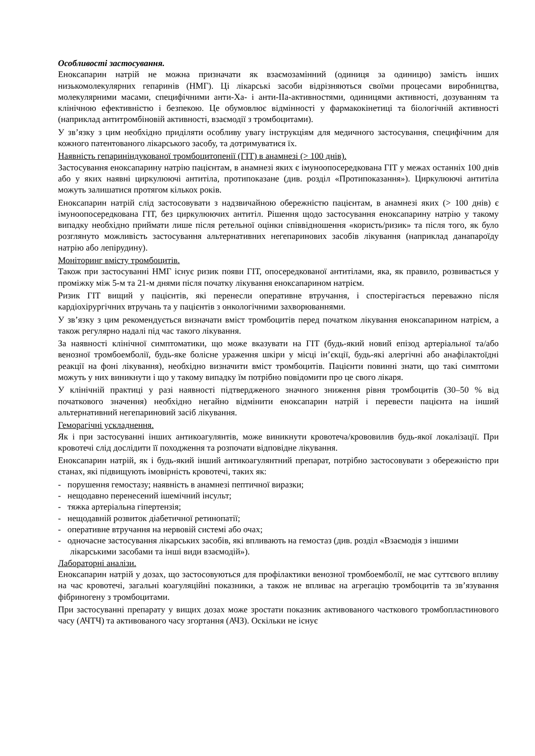Особливості застосування.
Еноксапарин натрій не можна призначати як взаємозамінний (одиниця за одиницю) замість інших низькомолекулярних гепаринів (НМГ). Ці лікарські засоби відрізняються своїми процесами виробництва, молекулярними масами, специфічними анти-Ха- і анти-IIa-активностями, одиницями активності, дозуванням та клінічною ефективністю і безпекою. Це обумовлює відмінності у фармакокінетиці та біологічній активності (наприклад антитромбіновій активності, взаємодії з тромбоцитами).
У зв’язку з цим необхідно приділяти особливу увагу інструкціям для медичного застосування, специфічним для кожного патентованого лікарського засобу, та дотримуватися їх.
Наявність гепариніндукованої тромбоцитопенії (ГІТ) в анамнезі (> 100 днів).
Застосування еноксапарину натрію пацієнтам, в анамнезі яких є імуноопосередкована ГІТ у межах останніх 100 днів або у яких наявні циркулюючі антитіла, протипоказане (див. розділ «Протипоказання»). Циркулюючі антитіла можуть залишатися протягом кількох років.
Еноксапарин натрій слід застосовувати з надзвичайною обережністю пацієнтам, в анамнезі яких (> 100 днів) є імуноопосередкована ГІТ, без циркулюючих антитіл. Рішення щодо застосування еноксапарину натрію у такому випадку необхідно приймати лише після ретельної оцінки співвідношення «користь/ризик» та після того, як було розглянуто можливість застосування альтернативних негепаринових засобів лікування (наприклад данапароїду натрію або лепірудину).
Моніторинг вмісту тромбоцитів.
Також при застосуванні НМГ існує ризик появи ГІТ, опосередкованої антитілами, яка, як правило, розвивається у проміжку між 5-м та 21-м днями після початку лікування еноксапарином натрієм.
Ризик ГІТ вищий у пацієнтів, які перенесли оперативне втручання, і спостерігається переважно після кардіохірургічних втручань та у пацієнтів з онкологічними захворюваннями.
У зв’язку з цим рекомендується визначати вміст тромбоцитів перед початком лікування еноксапарином натрієм, а також регулярно надалі під час такого лікування.
За наявності клінічної симптоматики, що може вказувати на ГІТ (будь-який новий епізод артеріальної та/або венозної тромбоемболії, будь-яке болісне ураження шкіри у місці ін’єкції, будь-які алергічні або анафілактоїдні реакції на фоні лікування), необхідно визначити вміст тромбоцитів. Пацієнти повинні знати, що такі симптоми можуть у них виникнути і що у такому випадку їм потрібно повідомити про це свого лікаря.
У клінічній практиці у разі наявності підтвердженого значного зниження рівня тромбоцитів (30–50 % від початкового значення) необхідно негайно відмінити еноксапарин натрій і перевести пацієнта на інший альтернативний негепариновий засіб лікування.
Геморагічні ускладнення.
Як і при застосуванні інших антикоагулянтів, може виникнути кровотеча/крововилив будь-якої локалізації. При кровотечі слід дослідити її походження та розпочати відповідне лікування.
Еноксапарин натрій, як і будь-який інший антикоагулянтний препарат, потрібно застосовувати з обережністю при станах, які підвищують імовірність кровотечі, таких як:
- порушення гемостазу; наявність в анамнезі пептичної виразки;
- нещодавно перенесений ішемічний інсульт;
- тяжка артеріальна гіпертензія;
- нещодавній розвиток діабетичної ретинопатії;
- оперативне втручання на нервовій системі або очах;
- одночасне застосування лікарських засобів, які впливають на гемостаз (див. розділ «Взаємодія з іншими лікарськими засобами та інші види взаємодій»).
Лабораторні аналізи.
Еноксапарин натрій у дозах, що застосовуються для профілактики венозної тромбоемболії, не має суттєвого впливу на час кровотечі, загальні коагуляційні показники, а також не впливає на агрегацію тромбоцитів та зв’язування фібриногену з тромбоцитами.
При застосуванні препарату у вищих дозах може зростати показник активованого часткового тромбопластинового часу (АЧТЧ) та активованого часу згортання (АЧЗ). Оскільки не існує